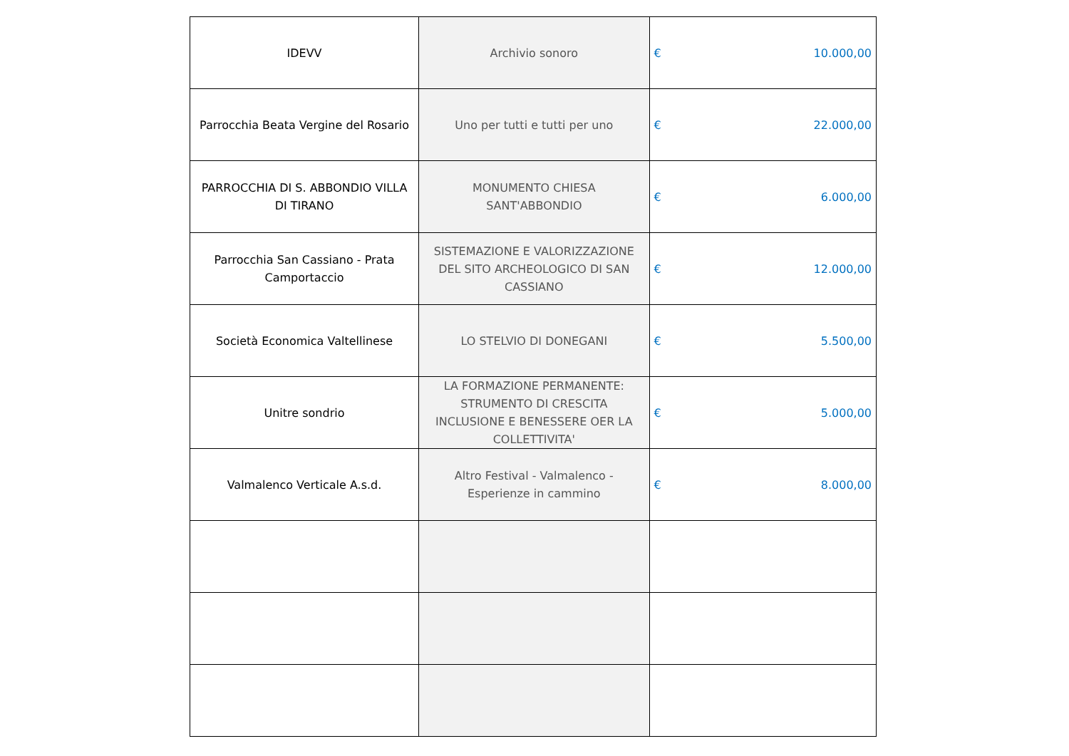| IDEVV | Archivio sonoro | € 10.000,00 |
| Parrocchia Beata Vergine del Rosario | Uno per tutti e tutti per uno | € 22.000,00 |
| PARROCCHIA DI S. ABBONDIO VILLA DI TIRANO | MONUMENTO CHIESA SANT'ABBONDIO | € 6.000,00 |
| Parrocchia San Cassiano - Prata Camportaccio | SISTEMAZIONE E VALORIZZAZIONE DEL SITO ARCHEOLOGICO DI SAN CASSIANO | € 12.000,00 |
| Società Economica Valtellinese | LO STELVIO DI DONEGANI | € 5.500,00 |
| Unitre sondrio | LA FORMAZIONE PERMANENTE: STRUMENTO DI CRESCITA INCLUSIONE E BENESSERE OER LA COLLETTIVITA' | € 5.000,00 |
| Valmalenco Verticale A.s.d. | Altro Festival - Valmalenco - Esperienze in cammino | € 8.000,00 |